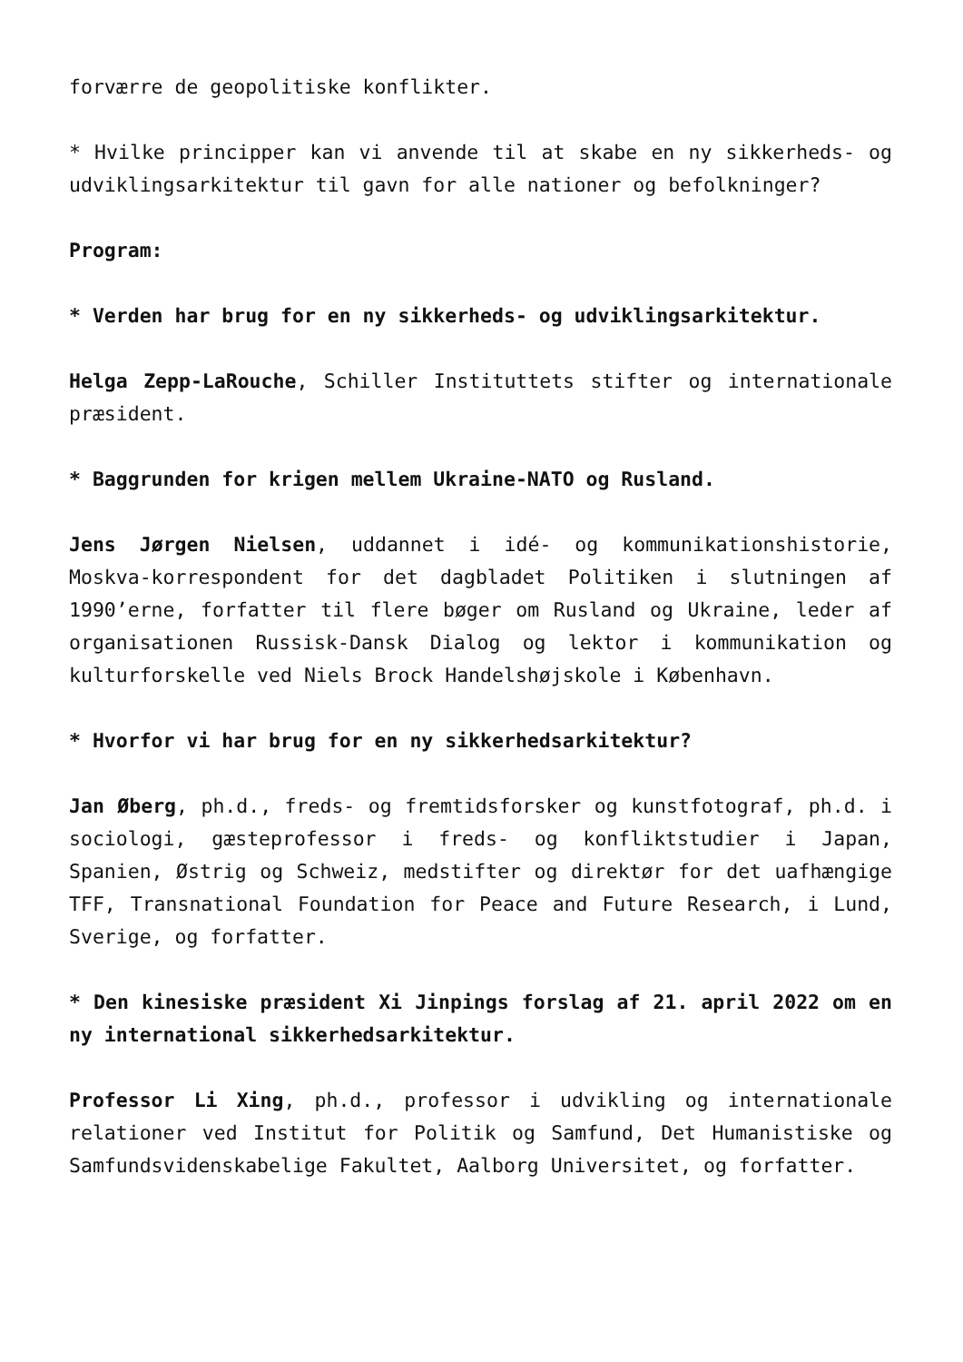forværre de geopolitiske konflikter.
* Hvilke principper kan vi anvende til at skabe en ny sikkerheds- og udviklingsarkitektur til gavn for alle nationer og befolkninger?
Program:
* Verden har brug for en ny sikkerheds- og udviklingsarkitektur.
Helga Zepp-LaRouche, Schiller Instituttets stifter og internationale præsident.
* Baggrunden for krigen mellem Ukraine-NATO og Rusland.
Jens Jørgen Nielsen, uddannet i idé- og kommunikationshistorie, Moskva-korrespondent for det dagbladet Politiken i slutningen af 1990’erne, forfatter til flere bøger om Rusland og Ukraine, leder af organisationen Russisk-Dansk Dialog og lektor i kommunikation og kulturforskelle ved Niels Brock Handelshøjskole i København.
* Hvorfor vi har brug for en ny sikkerhedsarkitektur?
Jan Øberg, ph.d., freds- og fremtidsforsker og kunstfotograf, ph.d. i sociologi, gæsteprofessor i freds- og konfliktstudier i Japan, Spanien, Østrig og Schweiz, medstifter og direktør for det uafhængige TFF, Transnational Foundation for Peace and Future Research, i Lund, Sverige, og forfatter.
* Den kinesiske præsident Xi Jinpings forslag af 21. april 2022 om en ny international sikkerhedsarkitektur.
Professor Li Xing, ph.d., professor i udvikling og internationale relationer ved Institut for Politik og Samfund, Det Humanistiske og Samfundsvidenskabelige Fakultet, Aalborg Universitet, og forfatter.